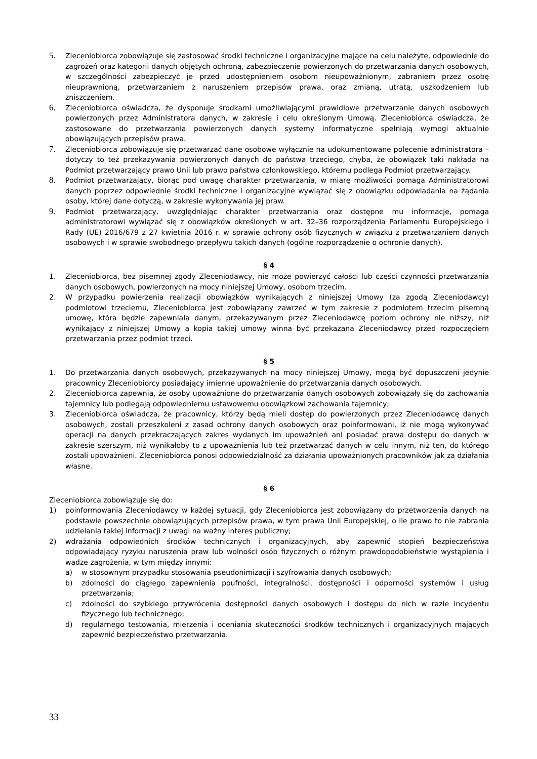5. Zleceniobiorca zobowiązuje się zastosować środki techniczne i organizacyjne mające na celu należyte, odpowiednie do zagrożeń oraz kategorii danych objętych ochroną, zabezpieczenie powierzonych do przetwarzania danych osobowych, w szczególności zabezpieczyć je przed udostępnieniem osobom nieupoważnionym, zabraniem przez osobę nieuprawnioną, przetwarzaniem z naruszeniem przepisów prawa, oraz zmianą, utratą, uszkodzeniem lub zniszczeniem.
6. Zleceniobiorca oświadcza, że dysponuje środkami umożliwiającymi prawidłowe przetwarzanie danych osobowych powierzonych przez Administratora danych, w zakresie i celu określonym Umową. Zleceniobiorca oświadcza, że zastosowane do przetwarzania powierzonych danych systemy informatyczne spełniają wymogi aktualnie obowiązujących przepisów prawa.
7. Zleceniobiorca zobowiązuje się przetwarzać dane osobowe wyłącznie na udokumentowane polecenie administratora – dotyczy to też przekazywania powierzonych danych do państwa trzeciego, chyba, że obowiązek taki nakłada na Podmiot przetwarzający prawo Unii lub prawo państwa członkowskiego, któremu podlega Podmiot przetwarzający.
8. Podmiot przetwarzający, biorąc pod uwagę charakter przetwarzania, w miarę możliwości pomaga Administratorowi danych poprzez odpowiednie środki techniczne i organizacyjne wywiązać się z obowiązku odpowiadania na żądania osoby, której dane dotyczą, w zakresie wykonywania jej praw.
9. Podmiot przetwarzający, uwzględniając charakter przetwarzania oraz dostępne mu informacje, pomaga administratorowi wywiązać się z obowiązków określonych w art. 32–36 rozporządzenia Parlamentu Europejskiego i Rady (UE) 2016/679 z 27 kwietnia 2016 r. w sprawie ochrony osób fizycznych w związku z przetwarzaniem danych osobowych i w sprawie swobodnego przepływu takich danych (ogólne rozporządzenie o ochronie danych).
§ 4
1. Zleceniobiorca, bez pisemnej zgody Zleceniodawcy, nie może powierzyć całości lub części czynności przetwarzania danych osobowych, powierzonych na mocy niniejszej Umowy, osobom trzecim.
2. W przypadku powierzenia realizacji obowiązków wynikających z niniejszej Umowy (za zgodą Zleceniodawcy) podmiotowi trzeciemu, Zleceniobiorca jest zobowiązany zawrzeć w tym zakresie z podmiotem trzecim pisemną umowę, która będzie zapewniała danym, przekazywanym przez Zleceniodawcę poziom ochrony nie niższy, niż wynikający z niniejszej Umowy a kopia takiej umowy winna być przekazana Zleceniodawcy przed rozpoczęciem przetwarzania przez podmiot trzeci.
§ 5
1. Do przetwarzania danych osobowych, przekazywanych na mocy niniejszej Umowy, mogą być dopuszczeni jedynie pracownicy Zleceniobiorcy posiadający imienne upoważnienie do przetwarzania danych osobowych.
2. Zleceniobiorca zapewnia, że osoby upoważnione do przetwarzania danych osobowych zobowiązały się do zachowania tajemnicy lub podlegają odpowiedniemu ustawowemu obowiązkowi zachowania tajemnicy;
3. Zleceniobiorca oświadcza, że pracownicy, którzy będą mieli dostęp do powierzonych przez Zleceniodawcę danych osobowych, zostali przeszkoleni z zasad ochrony danych osobowych oraz poinformowani, iż nie mogą wykonywać operacji na danych przekraczających zakres wydanych im upoważnień ani posiadać prawa dostępu do danych w zakresie szerszym, niż wynikałoby to z upoważnienia lub też przetwarzać danych w celu innym, niż ten, do którego zostali upoważnieni. Zleceniobiorca ponosi odpowiedzialność za działania upoważnionych pracowników jak za działania własne.
§ 6
Zleceniobiorca zobowiązuje się do:
1) poinformowania Zleceniodawcy w każdej sytuacji, gdy Zleceniobiorca jest zobowiązany do przetworzenia danych na podstawie powszechnie obowiązujących przepisów prawa, w tym prawa Unii Europejskiej, o ile prawo to nie zabrania udzielania takiej informacji z uwagi na ważny interes publiczny;
2) wdrażania odpowiednich środków technicznych i organizacyjnych, aby zapewnić stopień bezpieczeństwa odpowiadający ryzyku naruszenia praw lub wolności osób fizycznych o różnym prawdopodobieństwie wystąpienia i wadze zagrożenia, w tym między innymi:
a) w stosownym przypadku stosowania pseudonimizacji i szyfrowania danych osobowych;
b) zdolności do ciągłego zapewnienia poufności, integralności, dostępności i odporności systemów i usług przetwarzania;
c) zdolności do szybkiego przywrócenia dostępności danych osobowych i dostępu do nich w razie incydentu fizycznego lub technicznego;
d) regularnego testowania, mierzenia i oceniania skuteczności środków technicznych i organizacyjnych mających zapewnić bezpieczeństwo przetwarzania.
33